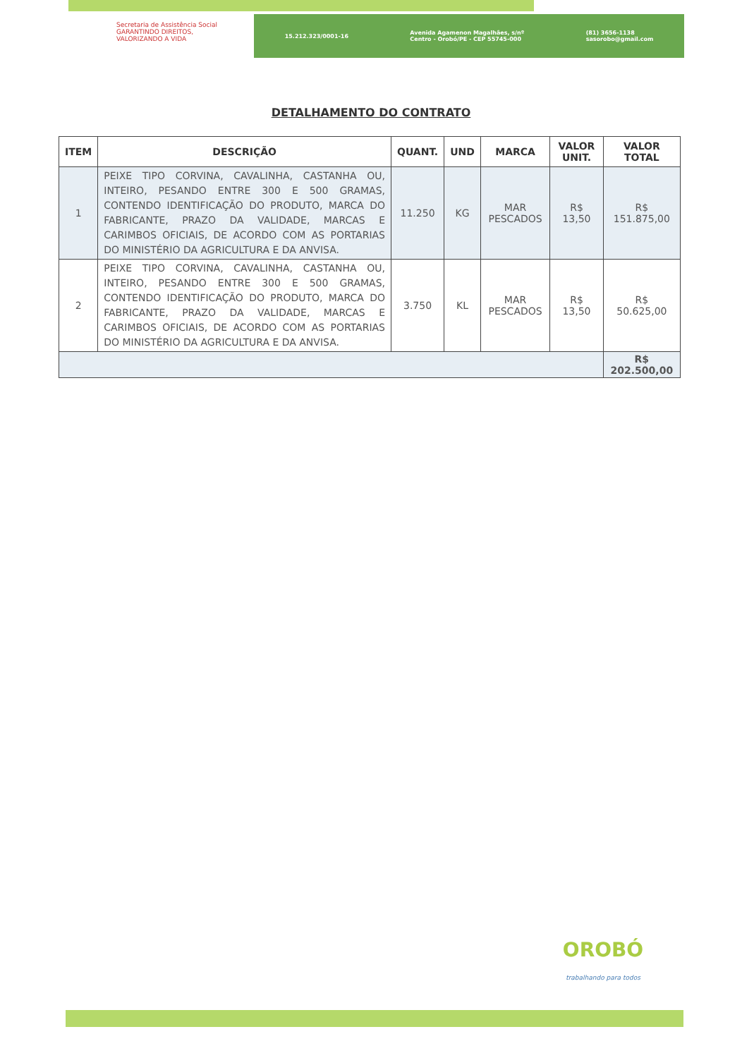Secretaria de Assistência Social
GARANTINDO DIREITOS, VALORIZANDO A VIDA
15.212.323/0001-16 Avenida Agamenon Magalhães, s/nº
Centro - Orobó/PE - CEP 55745-000 (81) 3656-1138
sasorobo@gmail.com
DETALHAMENTO DO CONTRATO
| ITEM | DESCRIÇÃO | QUANT. | UND | MARCA | VALOR UNIT. | VALOR TOTAL |
| --- | --- | --- | --- | --- | --- | --- |
| 1 | PEIXE TIPO CORVINA, CAVALINHA, CASTANHA OU, INTEIRO, PESANDO ENTRE 300 E 500 GRAMAS, CONTENDO IDENTIFICAÇÃO DO PRODUTO, MARCA DO FABRICANTE, PRAZO DA VALIDADE, MARCAS E CARIMBOS OFICIAIS, DE ACORDO COM AS PORTARIAS DO MINISTÉRIO DA AGRICULTURA E DA ANVISA. | 11.250 | KG | MAR PESCADOS | R$ 13,50 | R$ 151.875,00 |
| 2 | PEIXE TIPO CORVINA, CAVALINHA, CASTANHA OU, INTEIRO, PESANDO ENTRE 300 E 500 GRAMAS, CONTENDO IDENTIFICAÇÃO DO PRODUTO, MARCA DO FABRICANTE, PRAZO DA VALIDADE, MARCAS E CARIMBOS OFICIAIS, DE ACORDO COM AS PORTARIAS DO MINISTÉRIO DA AGRICULTURA E DA ANVISA. | 3.750 | KL | MAR PESCADOS | R$ 13,50 | R$ 50.625,00 |
| | | | | | | R$ 202.500,00 |
OROBÓ
trabalhando para todos